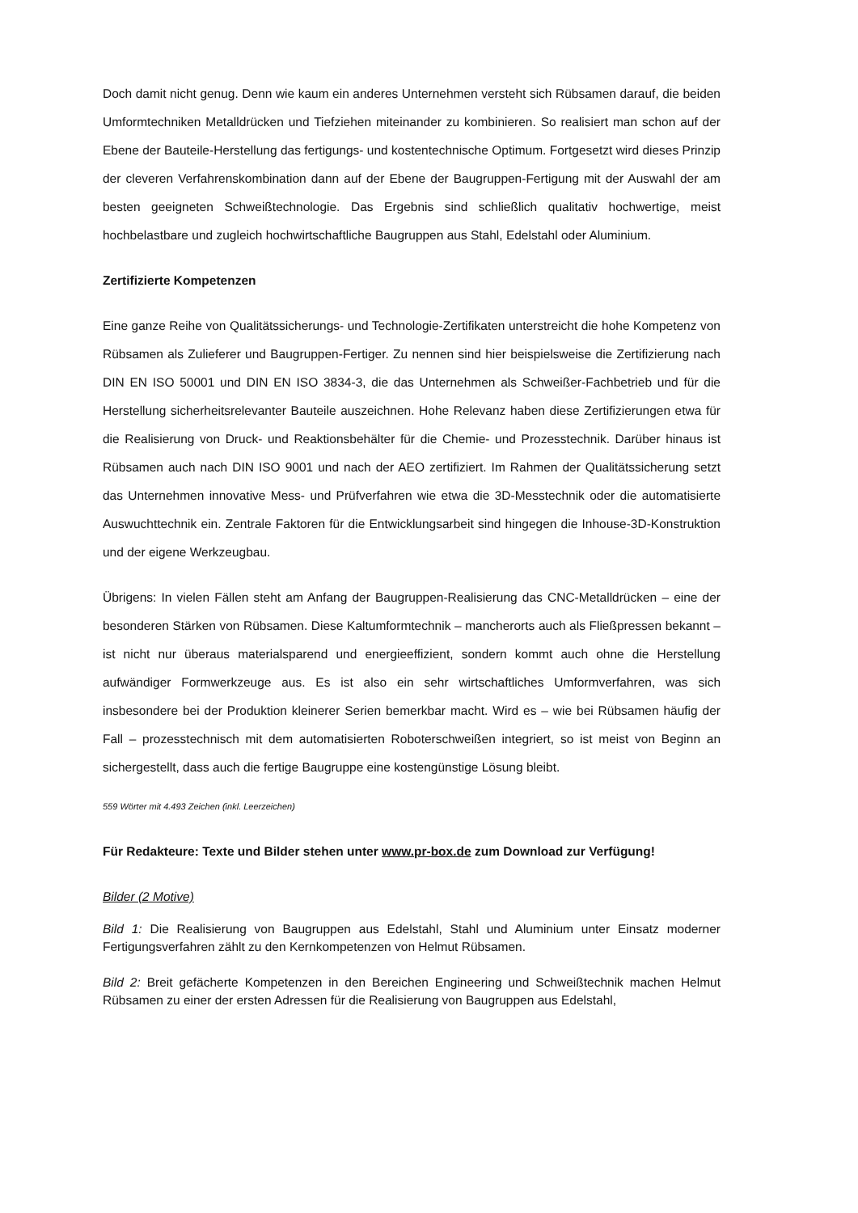Doch damit nicht genug. Denn wie kaum ein anderes Unternehmen versteht sich Rübsamen darauf, die beiden Umformtechniken Metalldrücken und Tiefziehen miteinander zu kombinieren. So realisiert man schon auf der Ebene der Bauteile-Herstellung das fertigungs- und kostentechnische Optimum. Fortgesetzt wird dieses Prinzip der cleveren Verfahrenskombination dann auf der Ebene der Baugruppen-Fertigung mit der Auswahl der am besten geeigneten Schweißtechnologie. Das Ergebnis sind schließlich qualitativ hochwertige, meist hochbelastbare und zugleich hochwirtschaftliche Baugruppen aus Stahl, Edelstahl oder Aluminium.
Zertifizierte Kompetenzen
Eine ganze Reihe von Qualitätssicherungs- und Technologie-Zertifikaten unterstreicht die hohe Kompetenz von Rübsamen als Zulieferer und Baugruppen-Fertiger. Zu nennen sind hier beispielsweise die Zertifizierung nach DIN EN ISO 50001 und DIN EN ISO 3834-3, die das Unternehmen als Schweißer-Fachbetrieb und für die Herstellung sicherheitsrelevanter Bauteile auszeichnen. Hohe Relevanz haben diese Zertifizierungen etwa für die Realisierung von Druck- und Reaktionsbehälter für die Chemie- und Prozesstechnik. Darüber hinaus ist Rübsamen auch nach DIN ISO 9001 und nach der AEO zertifiziert. Im Rahmen der Qualitätssicherung setzt das Unternehmen innovative Mess- und Prüfverfahren wie etwa die 3D-Messtechnik oder die automatisierte Auswuchttechnik ein. Zentrale Faktoren für die Entwicklungsarbeit sind hingegen die Inhouse-3D-Konstruktion und der eigene Werkzeugbau.
Übrigens: In vielen Fällen steht am Anfang der Baugruppen-Realisierung das CNC-Metalldrücken – eine der besonderen Stärken von Rübsamen. Diese Kaltumformtechnik – mancherorts auch als Fließpressen bekannt – ist nicht nur überaus materialsparend und energieeffizient, sondern kommt auch ohne die Herstellung aufwändiger Formwerkzeuge aus. Es ist also ein sehr wirtschaftliches Umformverfahren, was sich insbesondere bei der Produktion kleinerer Serien bemerkbar macht. Wird es – wie bei Rübsamen häufig der Fall – prozesstechnisch mit dem automatisierten Roboterschweißen integriert, so ist meist von Beginn an sichergestellt, dass auch die fertige Baugruppe eine kostengünstige Lösung bleibt.
559 Wörter mit 4.493 Zeichen (inkl. Leerzeichen)
Für Redakteure: Texte und Bilder stehen unter www.pr-box.de zum Download zur Verfügung!
Bilder (2 Motive)
Bild 1: Die Realisierung von Baugruppen aus Edelstahl, Stahl und Aluminium unter Einsatz moderner Fertigungsverfahren zählt zu den Kernkompetenzen von Helmut Rübsamen.
Bild 2: Breit gefächerte Kompetenzen in den Bereichen Engineering und Schweißtechnik machen Helmut Rübsamen zu einer der ersten Adressen für die Realisierung von Baugruppen aus Edelstahl,